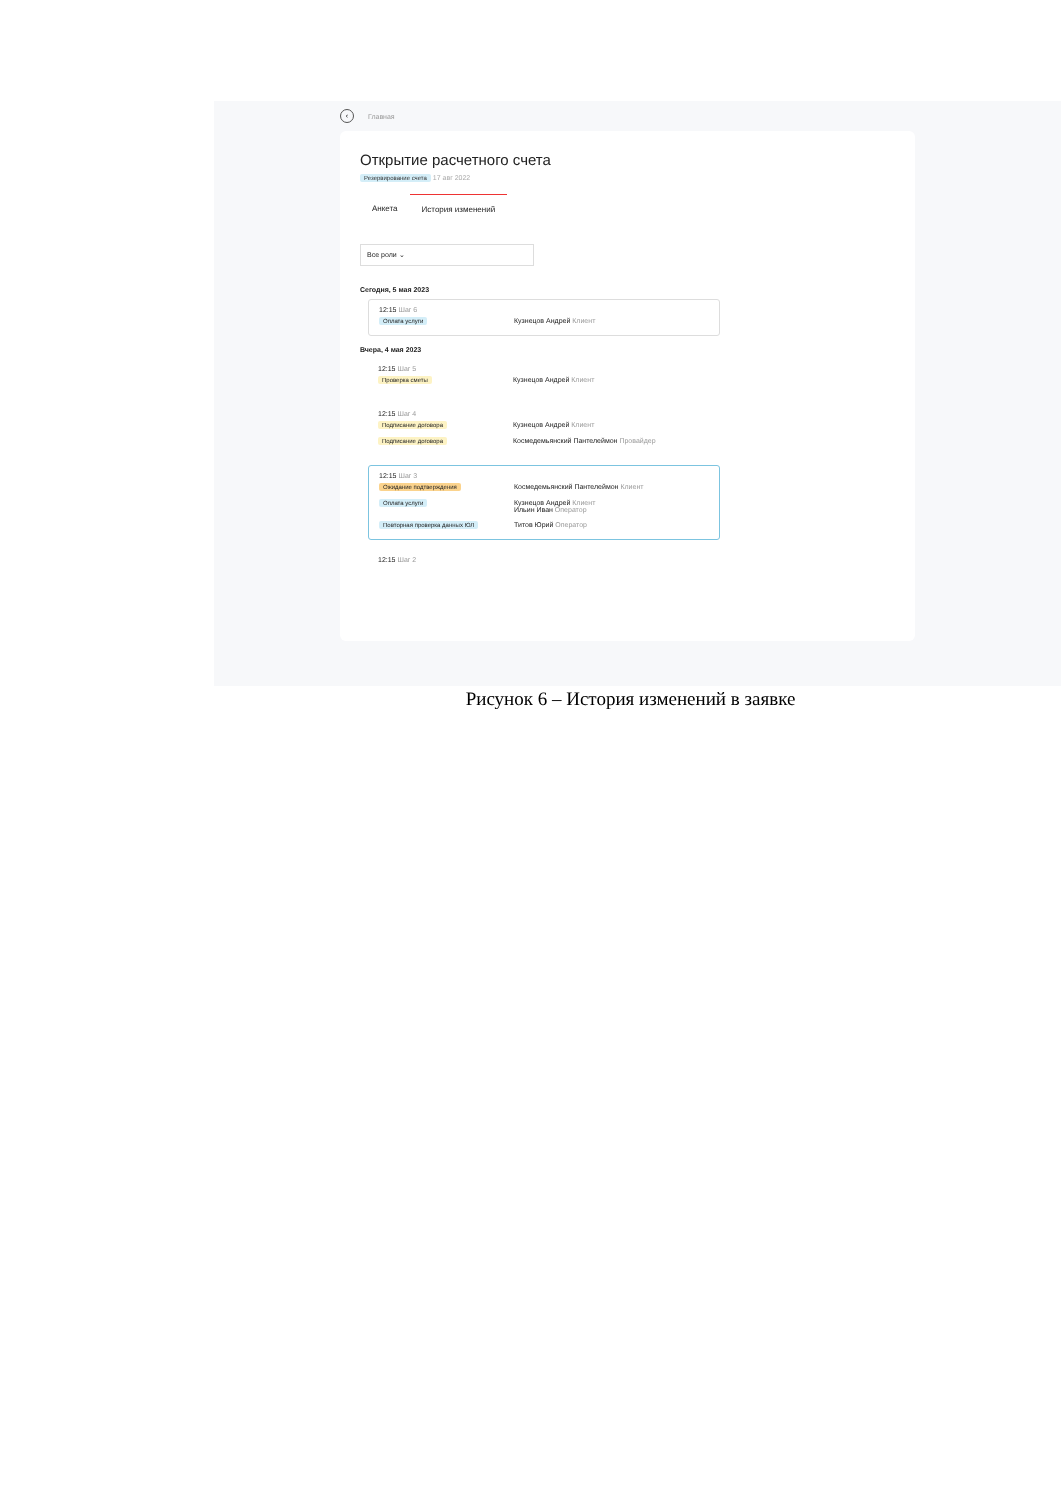‹ Главная
Открытие расчетного счета
Резервирование счета 17 авг 2022
Анкета История изменений
Все роли ⌄
Сегодня, 5 мая 2023
12:15 Шаг 6
Оплата услуги Кузнецов Андрей Клиент
Вчера, 4 мая 2023
12:15 Шаг 5
Проверка сметы Кузнецов Андрей Клиент
12:15 Шаг 4
Подписание договора Кузнецов Андрей Клиент
Подписание договора Космедемьянский Пантелеймон Провайдер
12:15 Шаг 3
Ожидание подтверждения Космедемьянский Пантелеймон Клиент
Оплата услуги Кузнецов Андрей Клиент
Ильин Иван Оператор
Повторная проверка данных ЮЛ Титов Юрий Оператор
12:15 Шаг 2
Рисунок 6 – История изменений в заявке